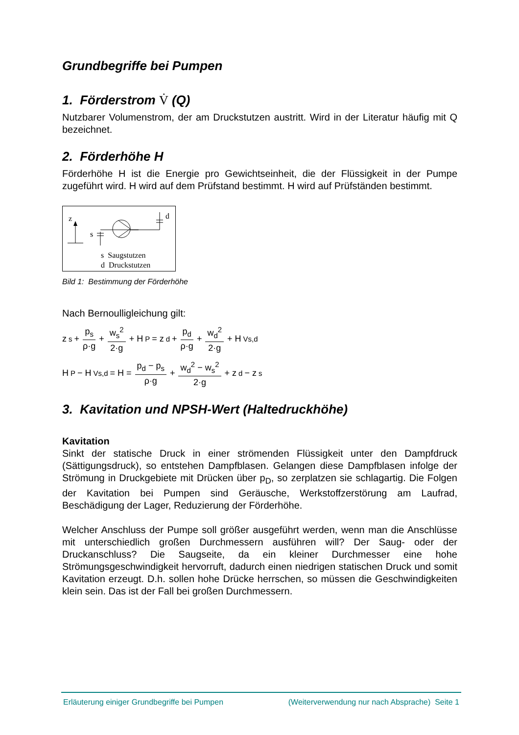Grundbegriffe bei Pumpen
1. Förderstrom V̇ (Q)
Nutzbarer Volumenstrom, der am Druckstutzen austritt. Wird in der Literatur häufig mit Q bezeichnet.
2. Förderhöhe H
Förderhöhe H ist die Energie pro Gewichtseinheit, die der Flüssigkeit in der Pumpe zugeführt wird. H wird auf dem Prüfstand bestimmt. H wird auf Prüfständen bestimmt.
z
s
d
s Saugstutzen
d Druckstutzen
Bild 1: Bestimmung der Förderhöhe
Nach Bernoulligleichung gilt:
z<sub>s</sub> + p<sub>s</sub> ρ·g + w<sub>s</sub><sup>2</sup> 2·g + H<sub>P</sub> = z<sub>d</sub> + p<sub>d</sub> ρ·g + w<sub>d</sub><sup>2</sup> 2·g + H<sub>Vs,d</sub>
H<sub>P</sub> − H<sub>Vs,d</sub> = H = p<sub>d</sub> − p<sub>s</sub> ρ·g + w<sub>d</sub><sup>2</sup> − w<sub>s</sub><sup>2</sup> 2·g + z<sub>d</sub> − z<sub>s</sub>
3. Kavitation und NPSH-Wert (Haltedruckhöhe)
Kavitation
Sinkt der statische Druck in einer strömenden Flüssigkeit unter den Dampfdruck (Sättigungsdruck), so entstehen Dampfblasen. Gelangen diese Dampfblasen infolge der Strömung in Druckgebiete mit Drücken über p<sub>D</sub>, so zerplatzen sie schlagartig. Die Folgen der Kavitation bei Pumpen sind Geräusche, Werkstoffzerstörung am Laufrad, Beschädigung der Lager, Reduzierung der Förderhöhe.
Welcher Anschluss der Pumpe soll größer ausgeführt werden, wenn man die Anschlüsse mit unterschiedlich großen Durchmessern ausführen will? Der Saug- oder der Druckanschluss? Die Saugseite, da ein kleiner Durchmesser eine hohe Strömungsgeschwindigkeit hervorruft, dadurch einen niedrigen statischen Druck und somit Kavitation erzeugt. D.h. sollen hohe Drücke herrschen, so müssen die Geschwindigkeiten klein sein. Das ist der Fall bei großen Durchmessern.
Erläuterung einiger Grundbegriffe bei Pumpen (Weiterverwendung nur nach Absprache) Seite 1